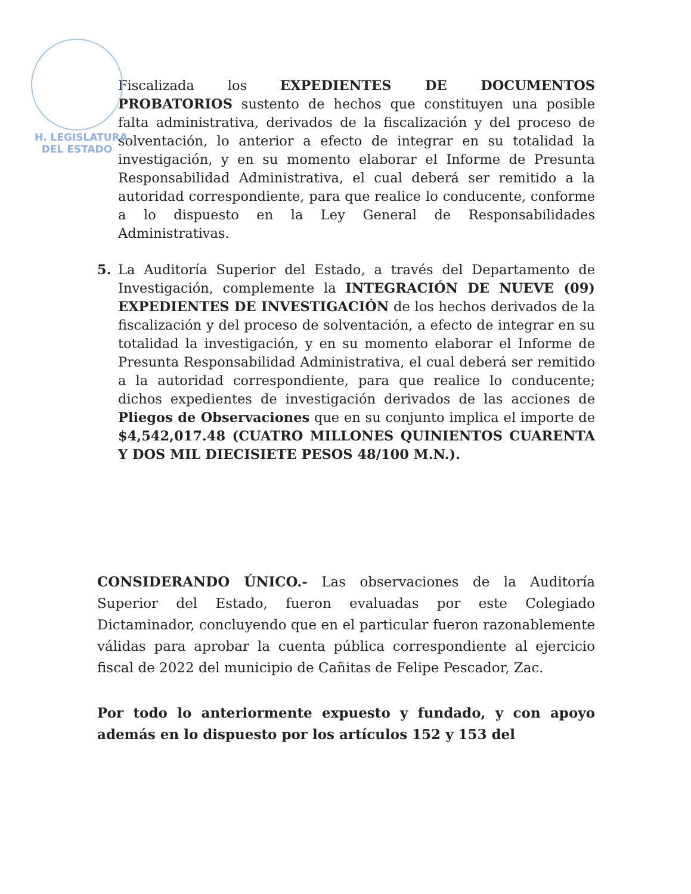H. LEGISLATURA
DEL ESTADO
Fiscalizada los EXPEDIENTES DE DOCUMENTOS PROBATORIOS sustento de hechos que constituyen una posible falta administrativa, derivados de la fiscalización y del proceso de solventación, lo anterior a efecto de integrar en su totalidad la investigación, y en su momento elaborar el Informe de Presunta Responsabilidad Administrativa, el cual deberá ser remitido a la autoridad correspondiente, para que realice lo conducente, conforme a lo dispuesto en la Ley General de Responsabilidades Administrativas.
5. La Auditoría Superior del Estado, a través del Departamento de Investigación, complemente la INTEGRACIÓN DE NUEVE (09) EXPEDIENTES DE INVESTIGACIÓN de los hechos derivados de la fiscalización y del proceso de solventación, a efecto de integrar en su totalidad la investigación, y en su momento elaborar el Informe de Presunta Responsabilidad Administrativa, el cual deberá ser remitido a la autoridad correspondiente, para que realice lo conducente; dichos expedientes de investigación derivados de las acciones de Pliegos de Observaciones que en su conjunto implica el importe de $4,542,017.48 (CUATRO MILLONES QUINIENTOS CUARENTA Y DOS MIL DIECISIETE PESOS 48/100 M.N.).
CONSIDERANDO ÚNICO.- Las observaciones de la Auditoría Superior del Estado, fueron evaluadas por este Colegiado Dictaminador, concluyendo que en el particular fueron razonablemente válidas para aprobar la cuenta pública correspondiente al ejercicio fiscal de 2022 del municipio de Cañitas de Felipe Pescador, Zac.
Por todo lo anteriormente expuesto y fundado, y con apoyo además en lo dispuesto por los artículos 152 y 153 del